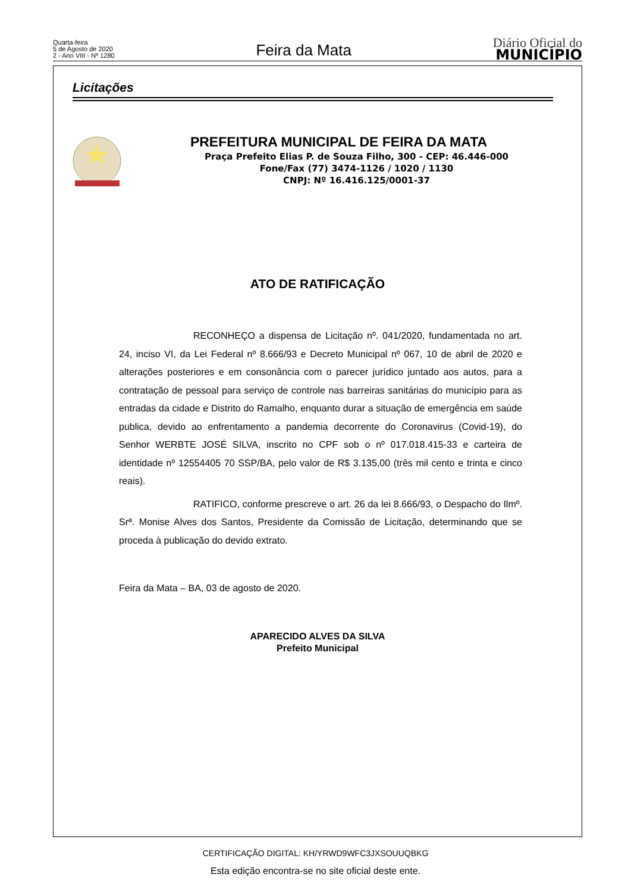Quarta-feira
5 de Agosto de 2020
2 - Ano VIII - Nº 1280
Feira da Mata
Diário Oficial do
MUNICÍPIO
Licitações
PREFEITURA MUNICIPAL DE FEIRA DA MATA
Praça Prefeito Elias P. de Souza Filho, 300 - CEP: 46.446-000
Fone/Fax (77) 3474-1126 / 1020 / 1130
CNPJ: Nº 16.416.125/0001-37
ATO DE RATIFICAÇÃO
RECONHEÇO a dispensa de Licitação nº. 041/2020, fundamentada no art. 24, inciso VI, da Lei Federal nº 8.666/93 e Decreto Municipal nº 067, 10 de abril de 2020 e alterações posteriores e em consonância com o parecer jurídico juntado aos autos, para a contratação de pessoal para serviço de controle nas barreiras sanitárias do município para as entradas da cidade e Distrito do Ramalho, enquanto durar a situação de emergência em saúde publica, devido ao enfrentamento a pandemia decorrente do Coronavirus (Covid-19), do Senhor WERBTE JOSÉ SILVA, inscrito no CPF sob o nº 017.018.415-33 e carteira de identidade nº 12554405 70 SSP/BA, pelo valor de R$ 3.135,00 (três mil cento e trinta e cinco reais).
RATIFICO, conforme prescreve o art. 26 da lei 8.666/93, o Despacho do Ilmº. Srª. Monise Alves dos Santos, Presidente da Comissão de Licitação, determinando que se proceda à publicação do devido extrato.
Feira da Mata – BA, 03 de agosto de 2020.
APARECIDO ALVES DA SILVA
Prefeito Municipal
CERTIFICAÇÃO DIGITAL: KH/YRWD9WFC3JXSOUUQBKG
Esta edição encontra-se no site oficial deste ente.